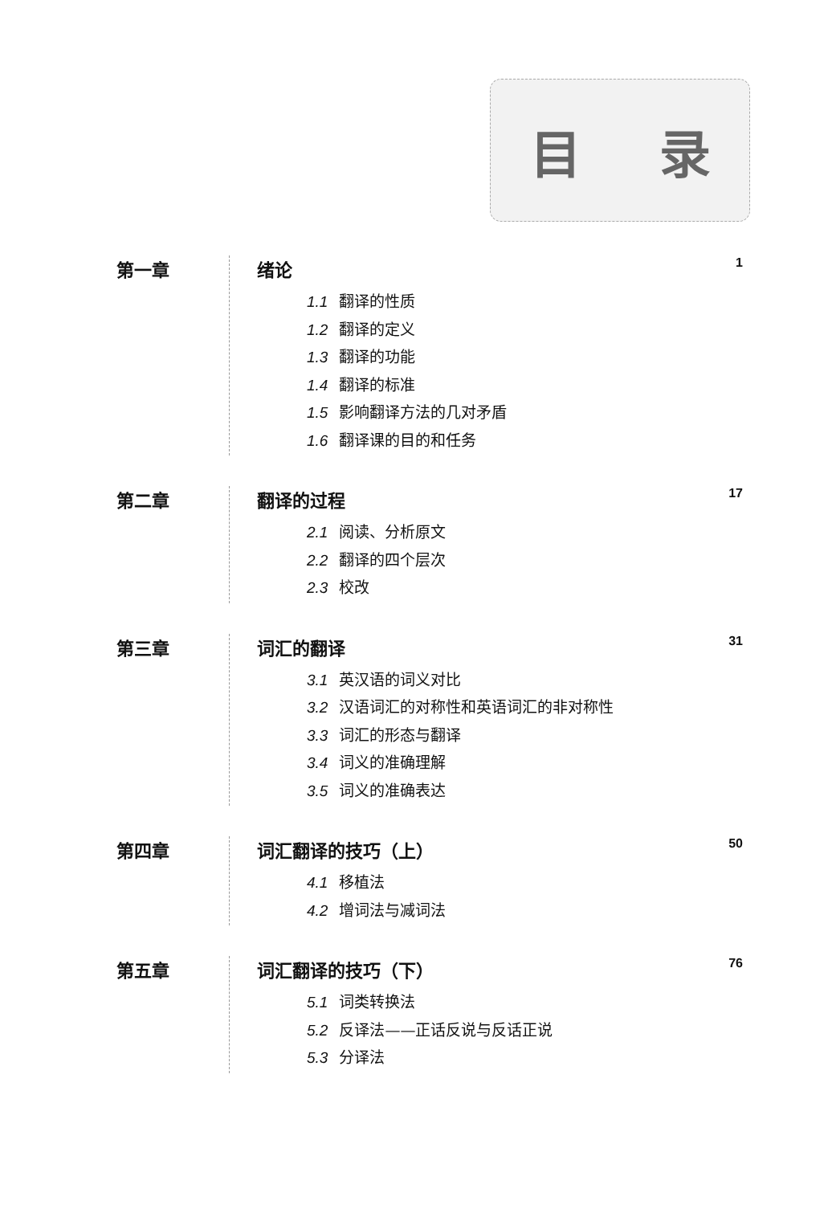目 录
第一章
绪论 1
1.1 翻译的性质
1.2 翻译的定义
1.3 翻译的功能
1.4 翻译的标准
1.5 影响翻译方法的几对矛盾
1.6 翻译课的目的和任务
第二章
翻译的过程 17
2.1 阅读、分析原文
2.2 翻译的四个层次
2.3 校改
第三章
词汇的翻译 31
3.1 英汉语的词义对比
3.2 汉语词汇的对称性和英语词汇的非对称性
3.3 词汇的形态与翻译
3.4 词义的准确理解
3.5 词义的准确表达
第四章
词汇翻译的技巧（上） 50
4.1 移植法
4.2 增词法与减词法
第五章
词汇翻译的技巧（下） 76
5.1 词类转换法
5.2 反译法——正话反说与反话正说
5.3 分译法